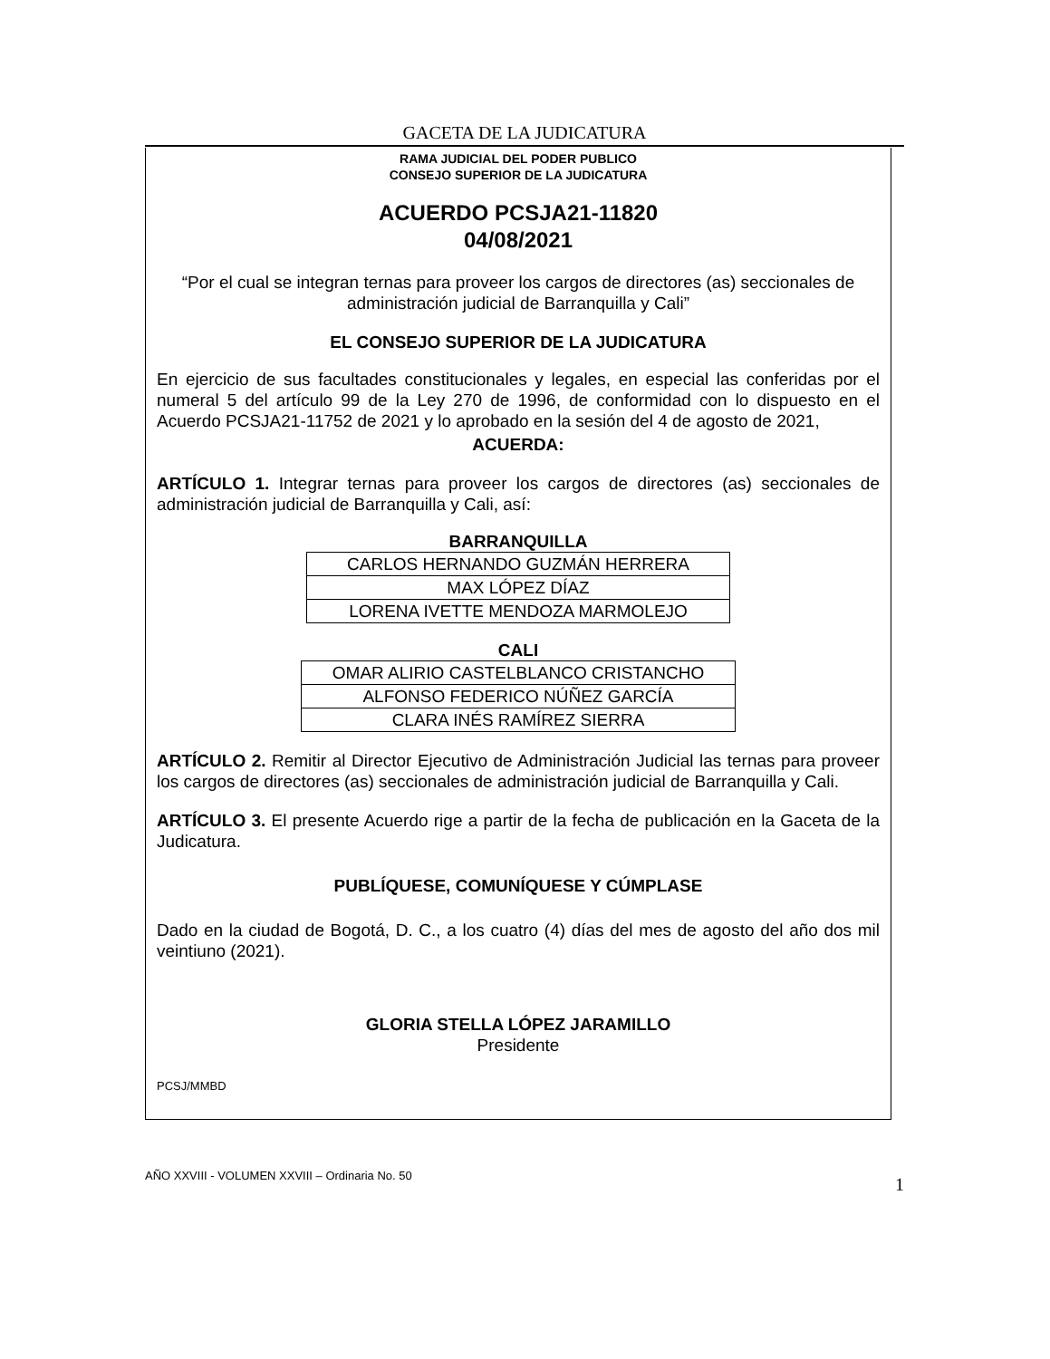GACETA DE LA JUDICATURA
RAMA JUDICIAL DEL PODER PUBLICO
CONSEJO SUPERIOR DE LA JUDICATURA
ACUERDO PCSJA21-11820
04/08/2021
“Por el cual se integran ternas para proveer los cargos de directores (as) seccionales de administración judicial de Barranquilla y Cali”
EL CONSEJO SUPERIOR DE LA JUDICATURA
En ejercicio de sus facultades constitucionales y legales, en especial las conferidas por el numeral 5 del artículo 99 de la Ley 270 de 1996, de conformidad con lo dispuesto en el Acuerdo PCSJA21-11752 de 2021 y lo aprobado en la sesión del 4 de agosto de 2021,
ACUERDA:
ARTÍCULO 1. Integrar ternas para proveer los cargos de directores (as) seccionales de administración judicial de Barranquilla y Cali, así:
BARRANQUILLA
| CARLOS HERNANDO GUZMÁN HERRERA |
| MAX LÓPEZ DÍAZ |
| LORENA IVETTE MENDOZA MARMOLEJO |
CALI
| OMAR ALIRIO CASTELBLANCO CRISTANCHO |
| ALFONSO FEDERICO NÚÑEZ GARCÍA |
| CLARA INÉS RAMÍREZ SIERRA |
ARTÍCULO 2. Remitir al Director Ejecutivo de Administración Judicial las ternas para proveer los cargos de directores (as) seccionales de administración judicial de Barranquilla y Cali.
ARTÍCULO 3. El presente Acuerdo rige a partir de la fecha de publicación en la Gaceta de la Judicatura.
PUBLÍQUESE, COMUNÍQUESE Y CÚMPLASE
Dado en la ciudad de Bogotá, D. C., a los cuatro (4) días del mes de agosto del año dos mil veintiuno (2021).
GLORIA STELLA LÓPEZ JARAMILLO
Presidente
PCSJ/MMBD
1 AÑO XXVIII - VOLUMEN XXVIII – Ordinaria No. 50